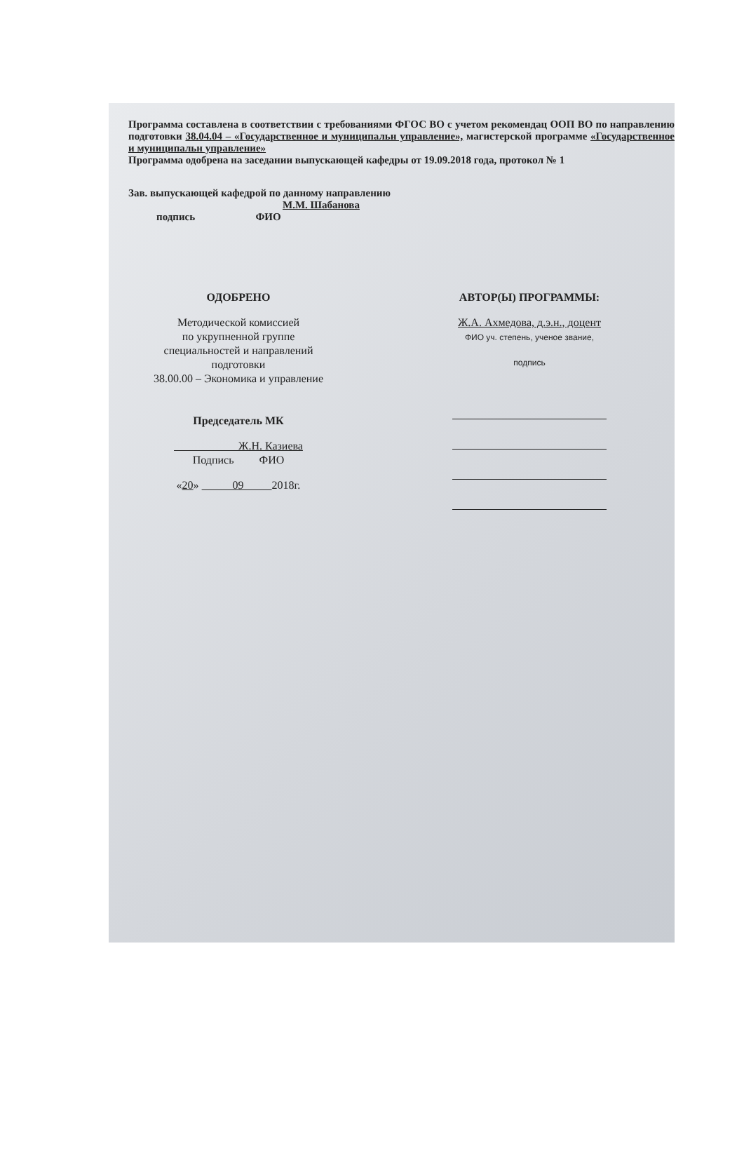Программа составлена в соответствии с требованиями ФГОС ВО с учетом рекомендац ООП ВО по направлению подготовки 38.04.04 – «Государственное и муниципальн управление», магистерской программе «Государственное и муниципальн управление»
Программа одобрена на заседании выпускающей кафедры от 19.09.2018 года, протокол № 1
Зав. выпускающей кафедрой по данному направлению
М.М. Шабанова
подпись ФИО
ОДОБРЕНО
Методической комиссией
по укрупненной группе
специальностей и направлений
подготовки
38.00.00 – Экономика и управление
Председатель МК
Ж.Н. Казиева
Подпись ФИО
«20» 09 2018г.
АВТОР(Ы) ПРОГРАММЫ:
Ж.А. Ахмедова, д.э.н., доцент
ФИО уч. степень, ученое звание,
подпись